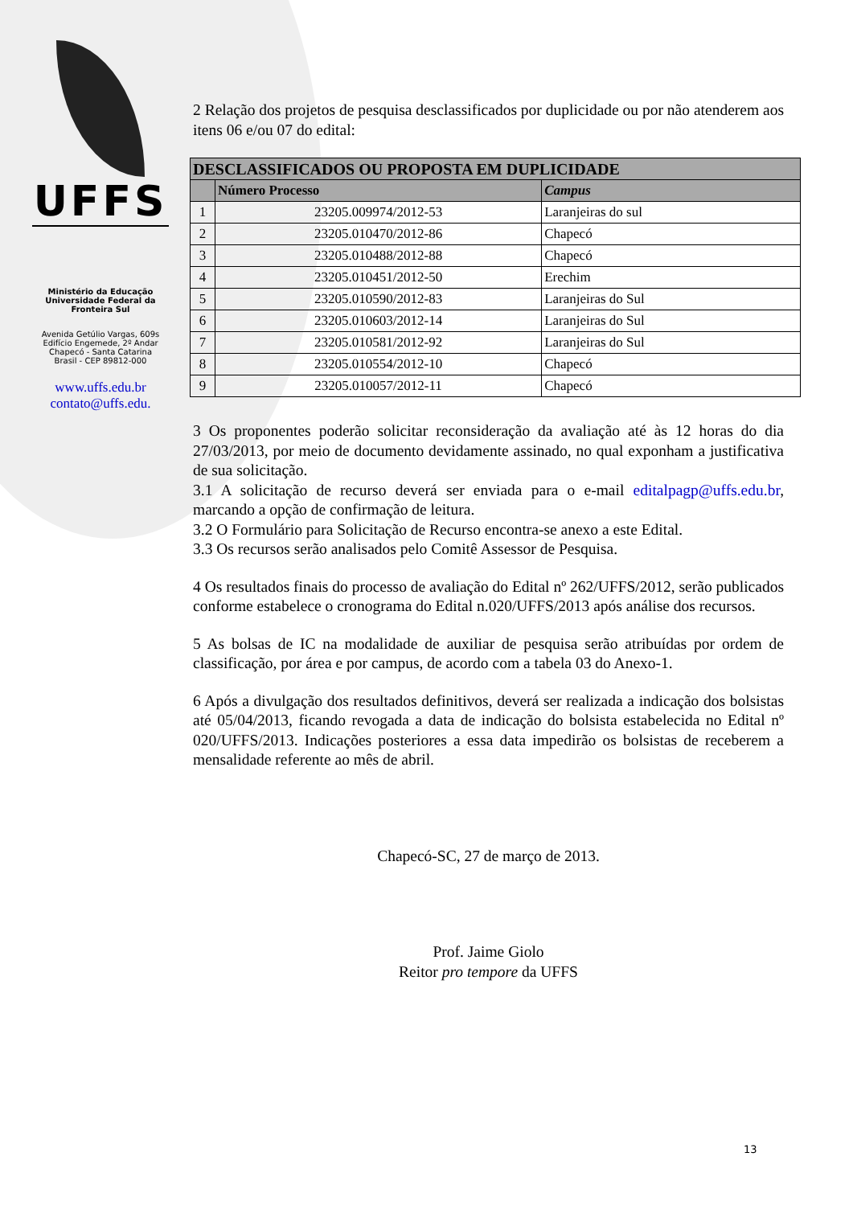UFFS
Ministério da Educação
Universidade Federal da
Fronteira Sul
Avenida Getúlio Vargas, 609s
Edifício Engemede, 2º Andar
Chapecó - Santa Catarina
Brasil - CEP 89812-000
www.uffs.edu.br
contato@uffs.edu.
2 Relação dos projetos de pesquisa desclassificados por duplicidade ou por não atenderem aos itens 06 e/ou 07 do edital:
| DESCLASSIFICADOS OU PROPOSTA EM DUPLICIDADE | | |
| --- | --- | --- |
| | Número Processo | Campus |
| 1 | 23205.009974/2012-53 | Laranjeiras do sul |
| 2 | 23205.010470/2012-86 | Chapecó |
| 3 | 23205.010488/2012-88 | Chapecó |
| 4 | 23205.010451/2012-50 | Erechim |
| 5 | 23205.010590/2012-83 | Laranjeiras do Sul |
| 6 | 23205.010603/2012-14 | Laranjeiras do Sul |
| 7 | 23205.010581/2012-92 | Laranjeiras do Sul |
| 8 | 23205.010554/2012-10 | Chapecó |
| 9 | 23205.010057/2012-11 | Chapecó |
3 Os proponentes poderão solicitar reconsideração da avaliação até às 12 horas do dia 27/03/2013, por meio de documento devidamente assinado, no qual exponham a justificativa de sua solicitação.
3.1 A solicitação de recurso deverá ser enviada para o e-mail editalpagp@uffs.edu.br, marcando a opção de confirmação de leitura.
3.2 O Formulário para Solicitação de Recurso encontra-se anexo a este Edital.
3.3 Os recursos serão analisados pelo Comitê Assessor de Pesquisa.
4 Os resultados finais do processo de avaliação do Edital nº 262/UFFS/2012, serão publicados conforme estabelece o cronograma do Edital n.020/UFFS/2013 após análise dos recursos.
5 As bolsas de IC na modalidade de auxiliar de pesquisa serão atribuídas por ordem de classificação, por área e por campus, de acordo com a tabela 03 do Anexo-1.
6 Após a divulgação dos resultados definitivos, deverá ser realizada a indicação dos bolsistas até 05/04/2013, ficando revogada a data de indicação do bolsista estabelecida no Edital nº 020/UFFS/2013. Indicações posteriores a essa data impedirão os bolsistas de receberem a mensalidade referente ao mês de abril.
Chapecó-SC, 27 de março de 2013.
Prof. Jaime Giolo
Reitor pro tempore da UFFS
13